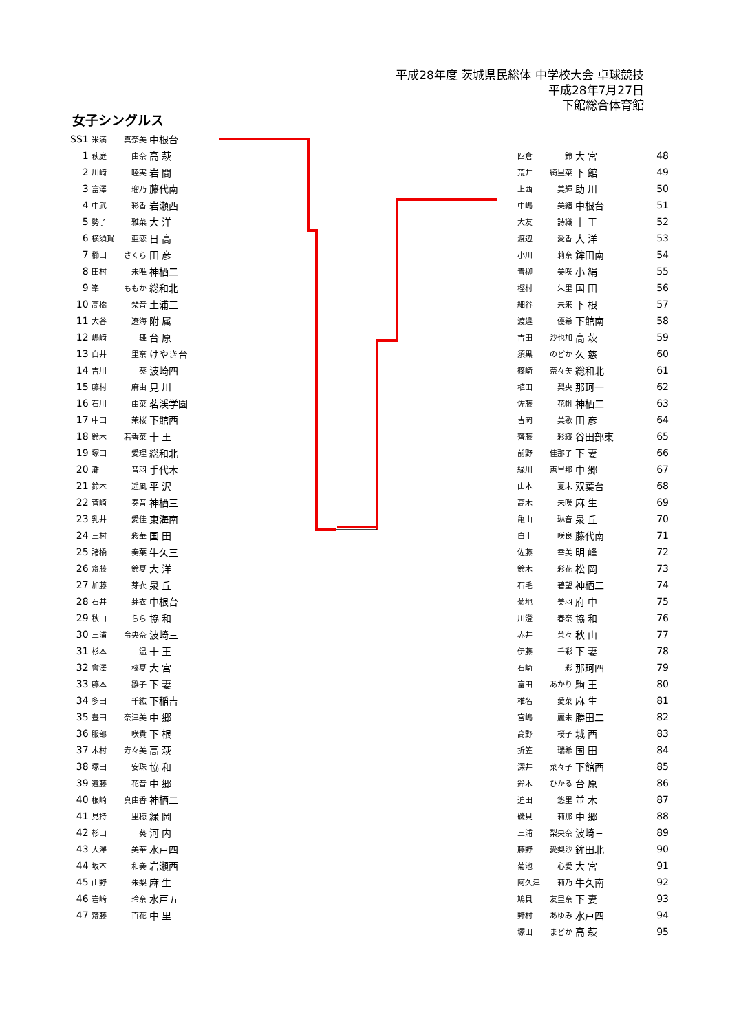平成28年度 茨城県民総体 中学校大会 卓球競技
平成28年7月27日
下館総合体育館
女子シングルス
| SS1 | 米満 | 真奈美 | 中根台 |
| 1 | 萩庭 | 由奈 | 高 萩 |
| 2 | 川﨑 | 睦実 | 岩 間 |
| 3 | 富澤 | 瑠乃 | 藤代南 |
| 4 | 中武 | 彩香 | 岩瀬西 |
| 5 | 勢子 | 雅菜 | 大 洋 |
| 6 | 横須賀 | 亜恋 | 日 高 |
| 7 | 櫛田 | さくら | 田 彦 |
| 8 | 田村 | 未唯 | 神栖二 |
| 9 | 峯 | ももか | 総和北 |
| 10 | 高橋 | 琹音 | 土浦三 |
| 11 | 大谷 | 遼海 | 附 属 |
| 12 | 嶋﨑 | 舞 | 台 原 |
| 13 | 白井 | 里奈 | けやき台 |
| 14 | 吉川 | 葵 | 波崎四 |
| 15 | 藤村 | 麻由 | 見 川 |
| 16 | 石川 | 由菜 | 茗渓学園 |
| 17 | 中田 | 茉桜 | 下館西 |
| 18 | 鈴木 | 若香菜 | 十 王 |
| 19 | 塚田 | 愛理 | 総和北 |
| 20 | 灘 | 音羽 | 手代木 |
| 21 | 鈴木 | 遥風 | 平 沢 |
| 22 | 菅崎 | 奏音 | 神栖三 |
| 23 | 乳井 | 愛佳 | 東海南 |
| 24 | 三村 | 彩華 | 国 田 |
| 25 | 諸橋 | 奏葉 | 牛久三 |
| 26 | 齋藤 | 鈴夏 | 大 洋 |
| 27 | 加藤 | 芽衣 | 泉 丘 |
| 28 | 石井 | 芽衣 | 中根台 |
| 29 | 秋山 | らら | 協 和 |
| 30 | 三浦 | 令央奈 | 波崎三 |
| 31 | 杉本 | 温 | 十 王 |
| 32 | 會澤 | 榛夏 | 大 宮 |
| 33 | 藤本 | 雛子 | 下 妻 |
| 34 | 多田 | 千紘 | 下稲吉 |
| 35 | 豊田 | 奈津美 | 中 郷 |
| 36 | 服部 | 咲貴 | 下 根 |
| 37 | 木村 | 寿々美 | 高 萩 |
| 38 | 塚田 | 安珠 | 協 和 |
| 39 | 遠藤 | 花音 | 中 郷 |
| 40 | 根崎 | 真由香 | 神栖二 |
| 41 | 見持 | 里穂 | 緑 岡 |
| 42 | 杉山 | 葵 | 河 内 |
| 43 | 大澤 | 美華 | 水戸四 |
| 44 | 坂本 | 和奏 | 岩瀬西 |
| 45 | 山野 | 朱梨 | 麻 生 |
| 46 | 岩﨑 | 玲奈 | 水戸五 |
| 47 | 齋藤 | 百花 | 中 里 |
| 四倉 | 鈴 | 大 宮 | 48 |
| 荒井 | 綺里菜 | 下 館 | 49 |
| 上西 | 美輝 | 助 川 | 50 |
| 中嶋 | 美緒 | 中根台 | 51 |
| 大友 | 詩織 | 十 王 | 52 |
| 渡辺 | 愛香 | 大 洋 | 53 |
| 小川 | 莉奈 | 鉾田南 | 54 |
| 青柳 | 美咲 | 小 絹 | 55 |
| 樫村 | 朱里 | 国 田 | 56 |
| 細谷 | 未来 | 下 根 | 57 |
| 渡邉 | 優希 | 下館南 | 58 |
| 吉田 | 沙也加 | 高 萩 | 59 |
| 須黒 | のどか | 久 慈 | 60 |
| 篠崎 | 奈々美 | 総和北 | 61 |
| 植田 | 梨央 | 那珂一 | 62 |
| 佐藤 | 花帆 | 神栖二 | 63 |
| 吉岡 | 美歌 | 田 彦 | 64 |
| 齊藤 | 彩織 | 谷田部東 | 65 |
| 前野 | 佳那子 | 下 妻 | 66 |
| 緑川 | 恵里那 | 中 郷 | 67 |
| 山本 | 夏未 | 双葉台 | 68 |
| 高木 | 未咲 | 麻 生 | 69 |
| 亀山 | 琳音 | 泉 丘 | 70 |
| 白土 | 咲良 | 藤代南 | 71 |
| 佐藤 | 幸美 | 明 峰 | 72 |
| 鈴木 | 彩花 | 松 岡 | 73 |
| 石毛 | 碧望 | 神栖二 | 74 |
| 菊地 | 美羽 | 府 中 | 75 |
| 川澄 | 春奈 | 協 和 | 76 |
| 赤井 | 菜々 | 秋 山 | 77 |
| 伊藤 | 千彩 | 下 妻 | 78 |
| 石崎 | 彩 | 那珂四 | 79 |
| 富田 | あかり | 駒 王 | 80 |
| 椎名 | 愛菜 | 麻 生 | 81 |
| 宮嶋 | 麗未 | 勝田二 | 82 |
| 高野 | 桜子 | 城 西 | 83 |
| 折笠 | 瑞希 | 国 田 | 84 |
| 深井 | 菜々子 | 下館西 | 85 |
| 鈴木 | ひかる | 台 原 | 86 |
| 迫田 | 悠里 | 並 木 | 87 |
| 磯貝 | 莉那 | 中 郷 | 88 |
| 三浦 | 梨央奈 | 波崎三 | 89 |
| 藤野 | 愛梨沙 | 鉾田北 | 90 |
| 菊池 | 心愛 | 大 宮 | 91 |
| 阿久津 | 莉乃 | 牛久南 | 92 |
| 鳩貝 | 友里奈 | 下 妻 | 93 |
| 野村 | あゆみ | 水戸四 | 94 |
| 塚田 | まどか | 高 萩 | 95 |